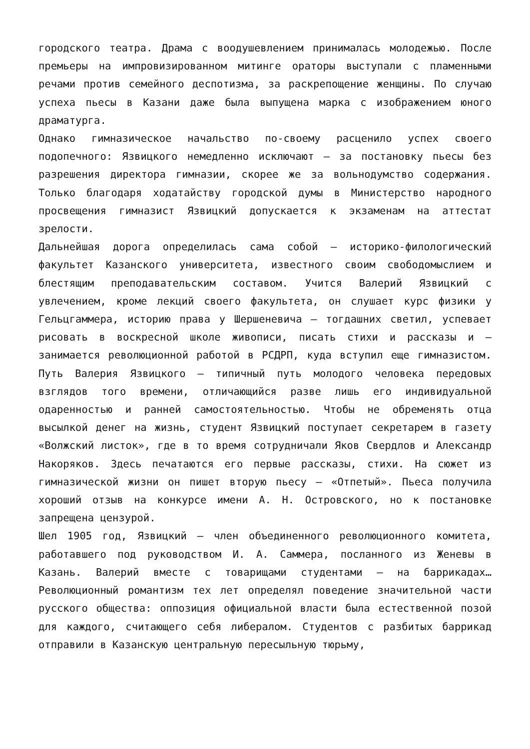городского театра. Драма с воодушевлением принималась молодежью. После премьеры на импровизированном митинге ораторы выступали с пламенными речами против семейного деспотизма, за раскрепощение женщины. По случаю успеха пьесы в Казани даже была выпущена марка с изображением юного драматурга.
Однако гимназическое начальство по-своему расценило успех своего подопечного: Язвицкого немедленно исключают — за постановку пьесы без разрешения директора гимназии, скорее же за вольнодумство содержания. Только благодаря ходатайству городской думы в Министерство народного просвещения гимназист Язвицкий допускается к экзаменам на аттестат зрелости.
Дальнейшая дорога определилась сама собой — историко-филологический факультет Казанского университета, известного своим свободомыслием и блестящим преподавательским составом. Учится Валерий Язвицкий с увлечением, кроме лекций своего факультета, он слушает курс физики у Гельцгаммера, историю права у Шершеневича — тогдашних светил, успевает рисовать в воскресной школе живописи, писать стихи и рассказы и — занимается революционной работой в РСДРП, куда вступил еще гимназистом. Путь Валерия Язвицкого — типичный путь молодого человека передовых взглядов того времени, отличающийся разве лишь его индивидуальной одаренностью и ранней самостоятельностью. Чтобы не обременять отца высылкой денег на жизнь, студент Язвицкий поступает секретарем в газету «Волжский листок», где в то время сотрудничали Яков Свердлов и Александр Накоряков. Здесь печатаются его первые рассказы, стихи. На сюжет из гимназической жизни он пишет вторую пьесу — «Отпетый». Пьеса получила хороший отзыв на конкурсе имени А. Н. Островского, но к постановке запрещена цензурой.
Шел 1905 год, Язвицкий — член объединенного революционного комитета, работавшего под руководством И. А. Саммера, посланного из Женевы в Казань. Валерий вместе с товарищами студентами — на баррикадах… Революционный романтизм тех лет определял поведение значительной части русского общества: оппозиция официальной власти была естественной позой для каждого, считающего себя либералом. Студентов с разбитых баррикад отправили в Казанскую центральную пересыльную тюрьму,